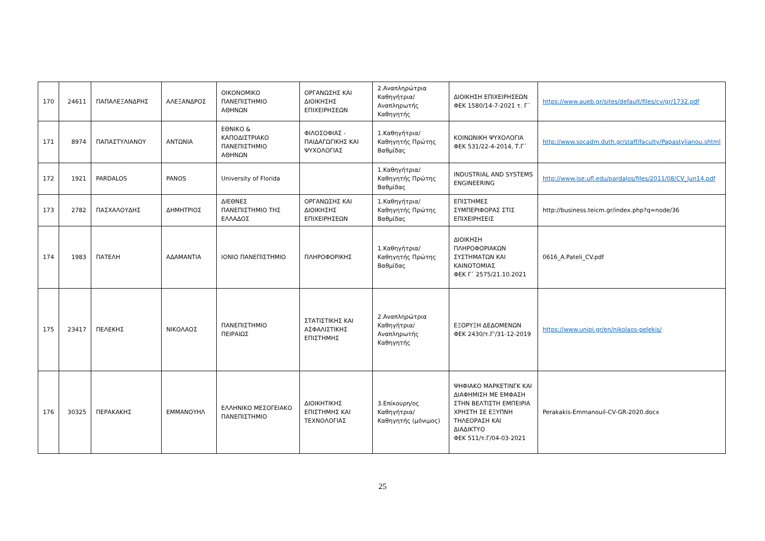| 170 | 24611 | ΠΑΠΑΛΕΞΑΝΔΡΗΣ | ΑΛΕΞΑΝΔΡΟΣ | ΟΙΚΟΝΟΜΙΚΟ ΠΑΝΕΠΙΣΤΗΜΙΟ ΑΘΗΝΩΝ | ΟΡΓΑΝΩΣΗΣ ΚΑΙ ΔΙΟΙΚΗΣΗΣ ΕΠΙΧΕΙΡΗΣΕΩΝ | 2.Αναπληρώτρια Καθηγήτρια/Αναπληρωτής Καθηγητής | ΔΙΟΙΚΗΣΗ ΕΠΙΧΕΙΡΗΣΕΩΝ ΦΕΚ 1580/14-7-2021 τ. Γ΄ | https://www.aueb.gr/sites/default/files/cv/gr/1732.pdf |
| 171 | 8974 | ΠΑΠΑΣΤΥΛΙΑΝΟΥ | ΑΝΤΩΝΙΑ | ΕΘΝΙΚΟ & ΚΑΠΟΔΙΣΤΡΙΑΚΟ ΠΑΝΕΠΙΣΤΗΜΙΟ ΑΘΗΝΩΝ | ΦΙΛΟΣΟΦΙΑΣ - ΠΑΙΔΑΓΩΓΙΚΗΣ ΚΑΙ ΨΥΧΟΛΟΓΙΑΣ | 1.Καθηγήτρια/Καθηγητής Πρώτης Βαθμίδας | ΚΟΙΝΩΝΙΚΗ ΨΥΧΟΛΟΓΙΑ ΦΕΚ 531/22-4-2014, Τ.Γ΄ | http://www.socadm.duth.gr/staff/faculty/Papastylianou.shtml |
| 172 | 1921 | PARDALOS | PANOS | University of Florida | | 1.Καθηγήτρια/Καθηγητής Πρώτης Βαθμίδας | INDUSTRIAL AND SYSTEMS ENGINEERING | http://www.ise.ufl.edu/pardalos/files/2011/08/CV_Jun14.pdf |
| 173 | 2782 | ΠΑΣΧΑΛΟΥΔΗΣ | ΔΗΜΗΤΡΙΟΣ | ΔΙΕΘΝΕΣ ΠΑΝΕΠΙΣΤΗΜΙΟ ΤΗΣ ΕΛΛΑΔΟΣ | ΟΡΓΑΝΩΣΗΣ ΚΑΙ ΔΙΟΙΚΗΣΗΣ ΕΠΙΧΕΙΡΗΣΕΩΝ | 1.Καθηγήτρια/Καθηγητής Πρώτης Βαθμίδας | ΕΠΙΣΤΗΜΕΣ ΣΥΜΠΕΡΙΦΟΡΑΣ ΣΤΙΣ ΕΠΙΧΕΙΡΗΣΕΙΣ | http://business.teicm.gr/index.php?q=node/36 |
| 174 | 1983 | ΠΑΤΕΛΗ | ΑΔΑΜΑΝΤΙΑ | ΙΟΝΙΟ ΠΑΝΕΠΙΣΤΗΜΙΟ | ΠΛΗΡΟΦΟΡΙΚΗΣ | 1.Καθηγήτρια/Καθηγητής Πρώτης Βαθμίδας | ΔΙΟΙΚΗΣΗ ΠΛΗΡΟΦΟΡΙΑΚΩΝ ΣΥΣΤΗΜΑΤΩΝ ΚΑΙ ΚΑΙΝΟΤΟΜΙΑΣ ΦΕΚ Γ΄ 2575/21.10.2021 | 0616_A.Pateli_CV.pdf |
| 175 | 23417 | ΠΕΛΕΚΗΣ | ΝΙΚΟΛΑΟΣ | ΠΑΝΕΠΙΣΤΗΜΙΟ ΠΕΙΡΑΙΩΣ | ΣΤΑΤΙΣΤΙΚΗΣ ΚΑΙ ΑΣΦΑΛΙΣΤΙΚΗΣ ΕΠΙΣΤΗΜΗΣ | 2.Αναπληρώτρια Καθηγήτρια/Αναπληρωτής Καθηγητής | ΕΞΟΡΥΞΗ ΔΕΔΟΜΕΝΩΝ ΦΕΚ 2430/τ.Γ'/31-12-2019 | https://www.unipi.gr/en/nikolaos-pelekis/ |
| 176 | 30325 | ΠΕΡΑΚΑΚΗΣ | ΕΜΜΑΝΟΥΗΛ | ΕΛΛΗΝΙΚΟ ΜΕΣΟΓΕΙΑΚΟ ΠΑΝΕΠΙΣΤΗΜΙΟ | ΔΙΟΙΚΗΤΙΚΗΣ ΕΠΙΣΤΗΜΗΣ ΚΑΙ ΤΕΧΝΟΛΟΓΙΑΣ | 3.Επίκουρη/ος Καθηγήτρια/Καθηγητής (μόνιμος) | ΨΗΦΙΑΚΟ ΜΑΡΚΕΤΙΝΓΚ ΚΑΙ ΔΙΑΦΗΜΙΣΗ ΜΕ ΕΜΦΑΣΗ ΣΤΗΝ ΒΕΛΤΙΣΤΗ ΕΜΠΕΙΡΙΑ ΧΡΗΣΤΗ ΣΕ ΕΞΥΠΝΗ ΤΗΛΕΟΡΑΣΗ ΚΑΙ ΔΙΑΔΙΚΤΥΟ ΦΕΚ 511/τ.Γ/04-03-2021 | Perakakis-Emmanouil-CV-GR-2020.docx |
25